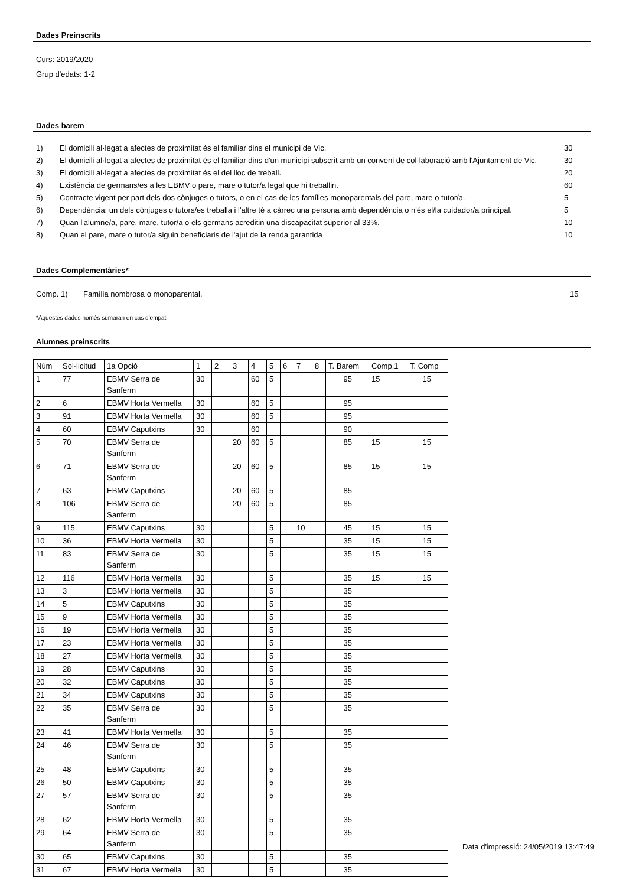Dades Preinscrits
Curs: 2019/2020
Grup d'edats: 1-2
Dades barem
| 1) | El domicili al·legat a afectes de proximitat és el familiar dins el municipi de Vic. | 30 |
| 2) | El domicili al·legat a afectes de proximitat és el familiar dins d'un municipi subscrit amb un conveni de col·laboració amb l'Ajuntament de Vic. | 30 |
| 3) | El domicili al·legat a afectes de proximitat és el del lloc de treball. | 20 |
| 4) | Existència de germans/es a les EBMV o pare, mare o tutor/a legal que hi treballin. | 60 |
| 5) | Contracte vigent per part dels dos cònjuges o tutors, o en el cas de les famílies monoparentals del pare, mare o tutor/a. | 5 |
| 6) | Dependència: un dels cònjuges o tutors/es treballa i l'altre té a càrrec una persona amb dependència o n'és el/la cuidador/a principal. | 5 |
| 7) | Quan l'alumne/a, pare, mare, tutor/a o els germans acreditin una discapacitat superior al 33%. | 10 |
| 8) | Quan el pare, mare o tutor/a siguin beneficiaris de l'ajut de la renda garantida | 10 |
Dades Complementàries*
| Comp. 1) | Família nombrosa o monoparental. | 15 |
*Aquestes dades només sumaran en cas d'empat
Alumnes preinscrits
| Núm | Sol·licitud | 1a Opció | 1 | 2 | 3 | 4 | 5 | 6 | 7 | 8 | T. Barem | Comp.1 | T. Comp |
| --- | --- | --- | --- | --- | --- | --- | --- | --- | --- | --- | --- | --- | --- |
| 1 | 77 | EBMV Serra de Sanferm | 30 | | | 60 | 5 | | | | 95 | 15 | 15 |
| 2 | 6 | EBMV Horta Vermella | 30 | | | 60 | 5 | | | | 95 | | |
| 3 | 91 | EBMV Horta Vermella | 30 | | | 60 | 5 | | | | 95 | | |
| 4 | 60 | EBMV Caputxins | 30 | | | 60 | | | | | 90 | | |
| 5 | 70 | EBMV Serra de Sanferm | | | 20 | 60 | 5 | | | | 85 | 15 | 15 |
| 6 | 71 | EBMV Serra de Sanferm | | | 20 | 60 | 5 | | | | 85 | 15 | 15 |
| 7 | 63 | EBMV Caputxins | | | 20 | 60 | 5 | | | | 85 | | |
| 8 | 106 | EBMV Serra de Sanferm | | | 20 | 60 | 5 | | | | 85 | | |
| 9 | 115 | EBMV Caputxins | 30 | | | | 5 | | 10 | | 45 | 15 | 15 |
| 10 | 36 | EBMV Horta Vermella | 30 | | | | 5 | | | | 35 | 15 | 15 |
| 11 | 83 | EBMV Serra de Sanferm | 30 | | | | 5 | | | | 35 | 15 | 15 |
| 12 | 116 | EBMV Horta Vermella | 30 | | | | 5 | | | | 35 | 15 | 15 |
| 13 | 3 | EBMV Horta Vermella | 30 | | | | 5 | | | | 35 | | |
| 14 | 5 | EBMV Caputxins | 30 | | | | 5 | | | | 35 | | |
| 15 | 9 | EBMV Horta Vermella | 30 | | | | 5 | | | | 35 | | |
| 16 | 19 | EBMV Horta Vermella | 30 | | | | 5 | | | | 35 | | |
| 17 | 23 | EBMV Horta Vermella | 30 | | | | 5 | | | | 35 | | |
| 18 | 27 | EBMV Horta Vermella | 30 | | | | 5 | | | | 35 | | |
| 19 | 28 | EBMV Caputxins | 30 | | | | 5 | | | | 35 | | |
| 20 | 32 | EBMV Caputxins | 30 | | | | 5 | | | | 35 | | |
| 21 | 34 | EBMV Caputxins | 30 | | | | 5 | | | | 35 | | |
| 22 | 35 | EBMV Serra de Sanferm | 30 | | | | 5 | | | | 35 | | |
| 23 | 41 | EBMV Horta Vermella | 30 | | | | 5 | | | | 35 | | |
| 24 | 46 | EBMV Serra de Sanferm | 30 | | | | 5 | | | | 35 | | |
| 25 | 48 | EBMV Caputxins | 30 | | | | 5 | | | | 35 | | |
| 26 | 50 | EBMV Caputxins | 30 | | | | 5 | | | | 35 | | |
| 27 | 57 | EBMV Serra de Sanferm | 30 | | | | 5 | | | | 35 | | |
| 28 | 62 | EBMV Horta Vermella | 30 | | | | 5 | | | | 35 | | |
| 29 | 64 | EBMV Serra de Sanferm | 30 | | | | 5 | | | | 35 | | |
| 30 | 65 | EBMV Caputxins | 30 | | | | 5 | | | | 35 | | |
| 31 | 67 | EBMV Horta Vermella | 30 | | | | 5 | | | | 35 | | |
Data d'impressió: 24/05/2019 13:47:49